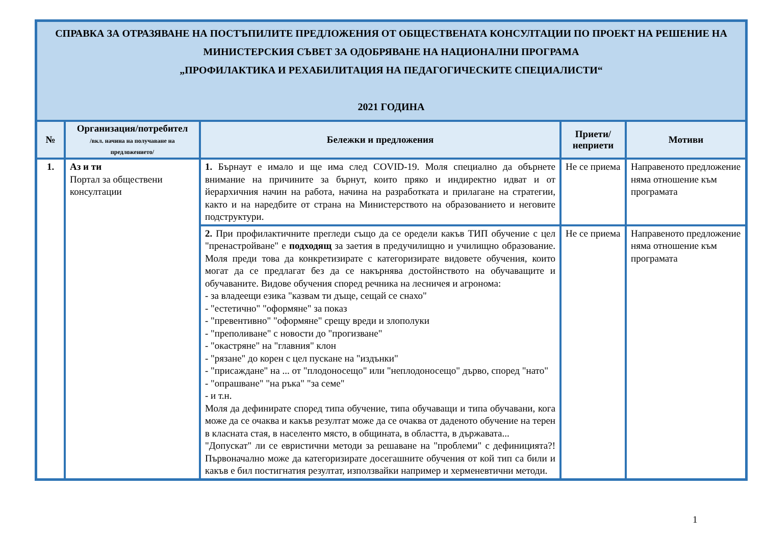| СПРАВКА ЗА ОТРАЗЯВАНЕ НА ПОСТЪПИЛИТЕ ПРЕДЛОЖЕНИЯ ОТ ОБЩЕСТВЕНАТА КОНСУЛТАЦИИ ПО ПРОЕКТ НА РЕШЕНИЕ НА МИНИСТЕРСКИЯ СЪВЕТ ЗА ОДОБРЯВАНЕ НА НАЦИОНАЛНИ ПРОГРАМА „ПРОФИЛАКТИКА И РЕХАБИЛИТАЦИЯ НА ПЕДАГОГИЧЕСКИТЕ СПЕЦИАЛИСТИ“ 2021 ГОДИНА | | | | |
| № | Организация/потребител /вкл. начина на получаване на предложението/ | Бележки и предложения | Приети/ неприети | Мотиви |
| 1. | Аз и ти Портал за обществени консултации | 1. Бърнаут е имало и ще има след COVID-19. Моля специално да обърнете внимание на причините за бърнут, които пряко и индиректно идват и от йерархичния начин на работа, начина на разработката и прилагане на стратегии, както и на наредбите от страна на Министерството на образованието и неговите подструктури. | Не се приема | Направеното предложение няма отношение към програмата |
| | | 2. При профилактичните прегледи също да се оредели какъв ТИП обучение с цел "пренастройване" е подходящ за заетия в предучилищно и училищно образование. Моля преди това да конкретизирате с категоризирате видовете обучения, които могат да се предлагат без да се накърнява достойнството на обучаващите и обучаваните. Видове обучения според речника на лесничея и агронома: - за владеещи езика "казвам ти дъще, сещай се снахо" - "естетично" "оформяне" за показ - "превентивно" "оформяне" срещу вреди и злополуки - "преполиване" с новости до "прогизване" - "окастряне" на "главния" клон - "рязане" до корен с цел пускане на "издънки" - "присаждане" на ... от "плодоносещо" или "неплодоносещо" дърво, според "нато" - "опрашване" "на ръка" "за семе" - и т.н. Моля да дефинирате според типа обучение, типа обучаващи и типа обучавани, кога може да се очаква и какъв резултат може да се очаква от даденото обучение на терен в класната стая, в населенто място, в общината, в областта, в държавата... "Допускат" ли се евристични методи за решаване на "проблеми" с дефиницията?! Първоначално може да категоризирате досегашните обучения от кой тип са били и какъв е бил постигнатия резултат, използвайки например и херменевтични методи. | Не се приема | Направеното предложение няма отношение към програмата |
1